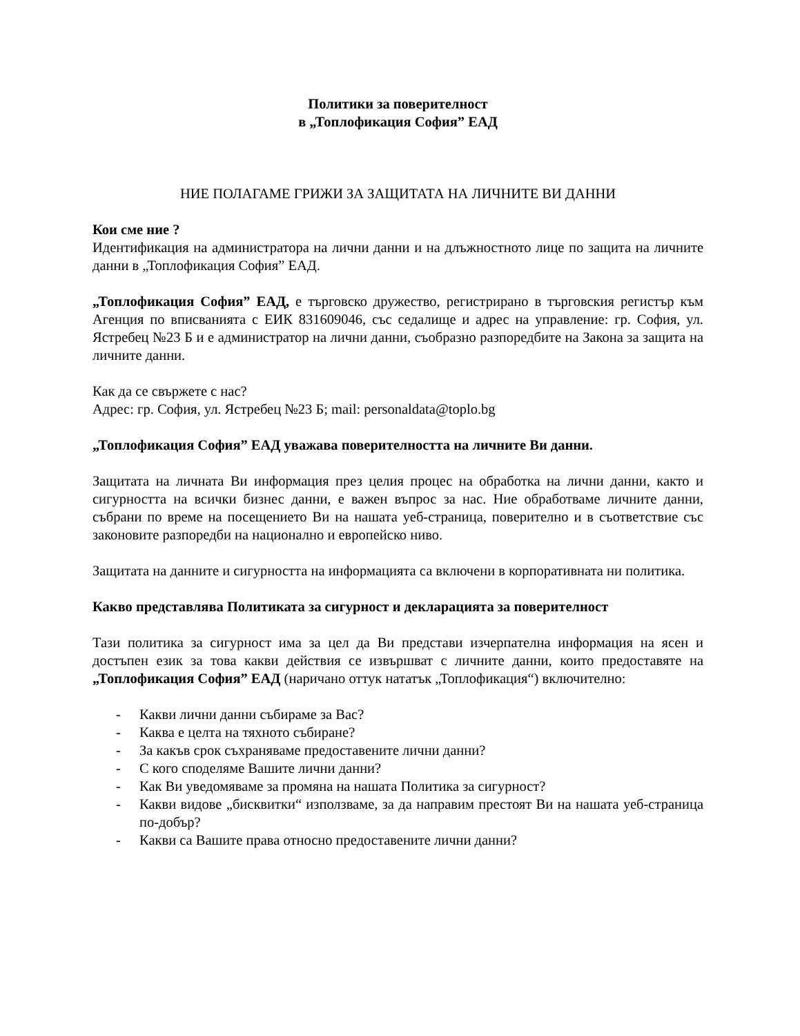Политики за поверителност
в „Топлофикация София” ЕАД
НИЕ ПОЛАГАМЕ ГРИЖИ ЗА ЗАЩИТАТА НА ЛИЧНИТЕ ВИ ДАННИ
Кои сме ние ?
Идентификация на администратора на лични данни и на длъжностното лице по защита на личните данни в „Топлофикация София” ЕАД.
„Топлофикация София” ЕАД, е търговско дружество, регистрирано в търговския регистър към Агенция по вписванията с ЕИК 831609046, със седалище и адрес на управление: гр. София, ул. Ястребец №23 Б и е администратор на лични данни, съобразно разпоредбите на Закона за защита на личните данни.
Как да се свържете с нас?
Адрес: гр. София, ул. Ястребец №23 Б; mail: personaldata@toplo.bg
„Топлофикация София” ЕАД уважава поверителността на личните Ви данни.
Защитата на личната Ви информация през целия процес на обработка на лични данни, както и сигурността на всички бизнес данни, е важен въпрос за нас. Ние обработваме личните данни, събрани по време на посещението Ви на нашата уеб-страница, поверително и в съответствие със законовите разпоредби на национално и европейско ниво.
Защитата на данните и сигурността на информацията са включени в корпоративната ни политика.
Какво представлява Политиката за сигурност и декларацията за поверителност
Тази политика за сигурност има за цел да Ви представи изчерпателна информация на ясен и достъпен език за това какви действия се извършват с личните данни, които предоставяте на „Топлофикация София” ЕАД (наричано оттук нататък „Топлофикация“) включително:
- Какви лични данни събираме за Вас?
- Каква е целта на тяхното събиране?
- За какъв срок съхраняваме предоставените лични данни?
- С кого споделяме Вашите лични данни?
- Как Ви уведомяваме за промяна на нашата Политика за сигурност?
- Какви видове „бисквитки“ използваме, за да направим престоят Ви на нашата уеб-страница по-добър?
- Какви са Вашите права относно предоставените лични данни?